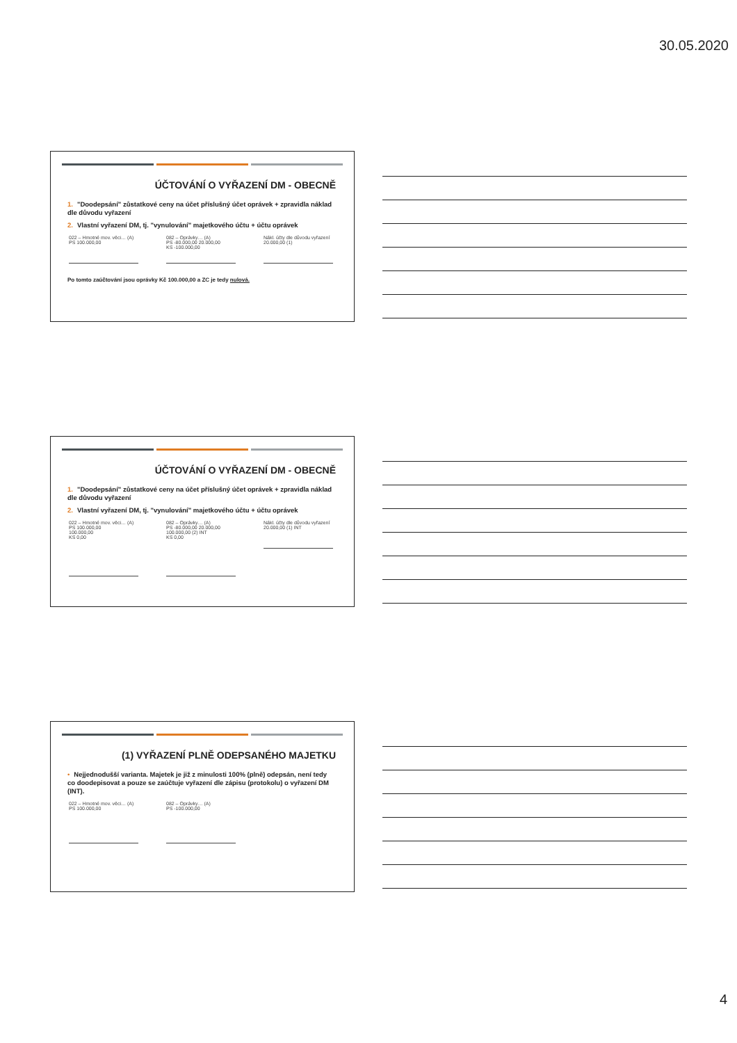30.05.2020
ÚČTOVÁNÍ O VYŘAZENÍ DM - OBECNĚ
1. "Doodepsání" zůstatkové ceny na účet příslušný účet oprávek + zpravidla náklad dle důvodu vyřazení
2. Vlastní vyřazení DM, tj. "vynulování" majetkového účtu + účtu oprávek
022 – Hmotné mov. věci… (A)
PS 100.000,00
082 – Oprávky… (A)
PS -80.000,00 20.000,00
KS -100.000,00
Nákl. účty dle důvodu vyřazení
20.000,00 (1)
Po tomto zaúčtování jsou oprávky Kč 100.000,00 a ZC je tedy nulová.
ÚČTOVÁNÍ O VYŘAZENÍ DM - OBECNĚ
1. "Doodepsání" zůstatkové ceny na účet příslušný účet oprávek + zpravidla náklad dle důvodu vyřazení
2. Vlastní vyřazení DM, tj. "vynulování" majetkového účtu + účtu oprávek
022 – Hmotné mov. věci… (A)
PS 100.000,00
100.000,00
KS 0,00
082 – Oprávky… (A)
PS -80.000,00 20.000,00
100.000,00 (2) INT
KS 0,00
Nákl. účty dle důvodu vyřazení
20.000,00 (1) INT
(1) VYŘAZENÍ PLNĚ ODEPSANÉHO MAJETKU
• Nejjednodušší varianta. Majetek je již z minulosti 100% (plně) odepsán, není tedy co doodepisovat a pouze se zaúčtuje vyřazení dle zápisu (protokolu) o vyřazení DM (INT).
022 – Hmotné mov. věci… (A)
PS 100.000,00
082 – Oprávky… (A)
PS -100.000,00
4